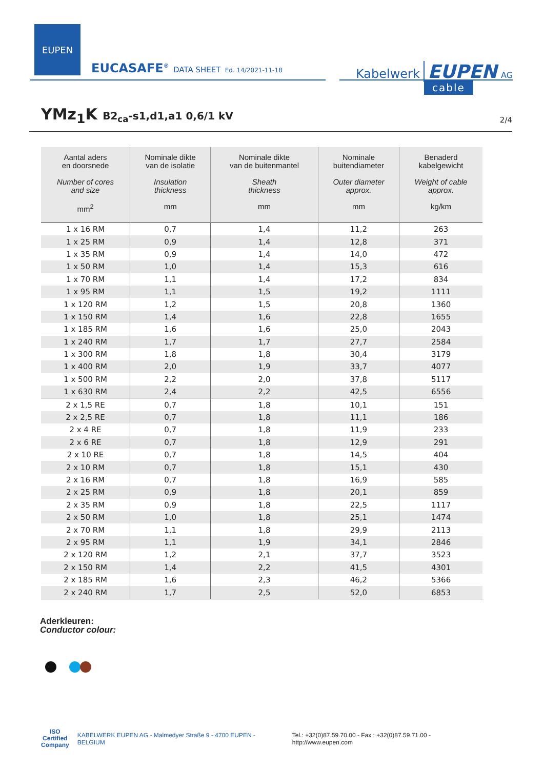EUPEN
EUCASAFE<sup>®</sup> DATA SHEET Ed. 14/2021-11-18 Kabelwerk EUPEN AG
cable
YMz<sub>1</sub>K B2<sub>ca</sub>-s1,d1,a1 0,6/1 kV 2/4
| Aantal aders en doorsnede Number of cores and size mm<sup>2</sup> | Nominale dikte van de isolatie Insulation thickness mm | Nominale dikte van de buitenmantel Sheath thickness mm | Nominale buitendiameter Outer diameter approx. mm | Benaderd kabelgewicht Weight of cable approx. kg/km |
| --- | --- | --- | --- | --- |
| 1 x 16 RM | 0,7 | 1,4 | 11,2 | 263 |
| 1 x 25 RM | 0,9 | 1,4 | 12,8 | 371 |
| 1 x 35 RM | 0,9 | 1,4 | 14,0 | 472 |
| 1 x 50 RM | 1,0 | 1,4 | 15,3 | 616 |
| 1 x 70 RM | 1,1 | 1,4 | 17,2 | 834 |
| 1 x 95 RM | 1,1 | 1,5 | 19,2 | 1111 |
| 1 x 120 RM | 1,2 | 1,5 | 20,8 | 1360 |
| 1 x 150 RM | 1,4 | 1,6 | 22,8 | 1655 |
| 1 x 185 RM | 1,6 | 1,6 | 25,0 | 2043 |
| 1 x 240 RM | 1,7 | 1,7 | 27,7 | 2584 |
| 1 x 300 RM | 1,8 | 1,8 | 30,4 | 3179 |
| 1 x 400 RM | 2,0 | 1,9 | 33,7 | 4077 |
| 1 x 500 RM | 2,2 | 2,0 | 37,8 | 5117 |
| 1 x 630 RM | 2,4 | 2,2 | 42,5 | 6556 |
| 2 x 1,5 RE | 0,7 | 1,8 | 10,1 | 151 |
| 2 x 2,5 RE | 0,7 | 1,8 | 11,1 | 186 |
| 2 x 4 RE | 0,7 | 1,8 | 11,9 | 233 |
| 2 x 6 RE | 0,7 | 1,8 | 12,9 | 291 |
| 2 x 10 RE | 0,7 | 1,8 | 14,5 | 404 |
| 2 x 10 RM | 0,7 | 1,8 | 15,1 | 430 |
| 2 x 16 RM | 0,7 | 1,8 | 16,9 | 585 |
| 2 x 25 RM | 0,9 | 1,8 | 20,1 | 859 |
| 2 x 35 RM | 0,9 | 1,8 | 22,5 | 1117 |
| 2 x 50 RM | 1,0 | 1,8 | 25,1 | 1474 |
| 2 x 70 RM | 1,1 | 1,8 | 29,9 | 2113 |
| 2 x 95 RM | 1,1 | 1,9 | 34,1 | 2846 |
| 2 x 120 RM | 1,2 | 2,1 | 37,7 | 3523 |
| 2 x 150 RM | 1,4 | 2,2 | 41,5 | 4301 |
| 2 x 185 RM | 1,6 | 2,3 | 46,2 | 5366 |
| 2 x 240 RM | 1,7 | 2,5 | 52,0 | 6853 |
Aderkleuren:
Conductor colour:
ISO
Certified
Company
KABELWERK EUPEN AG - Malmedyer Straße 9 - 4700 EUPEN - BELGIUM Tel.: +32(0)87.59.70.00 - Fax : +32(0)87.59.71.00 - http://www.eupen.com